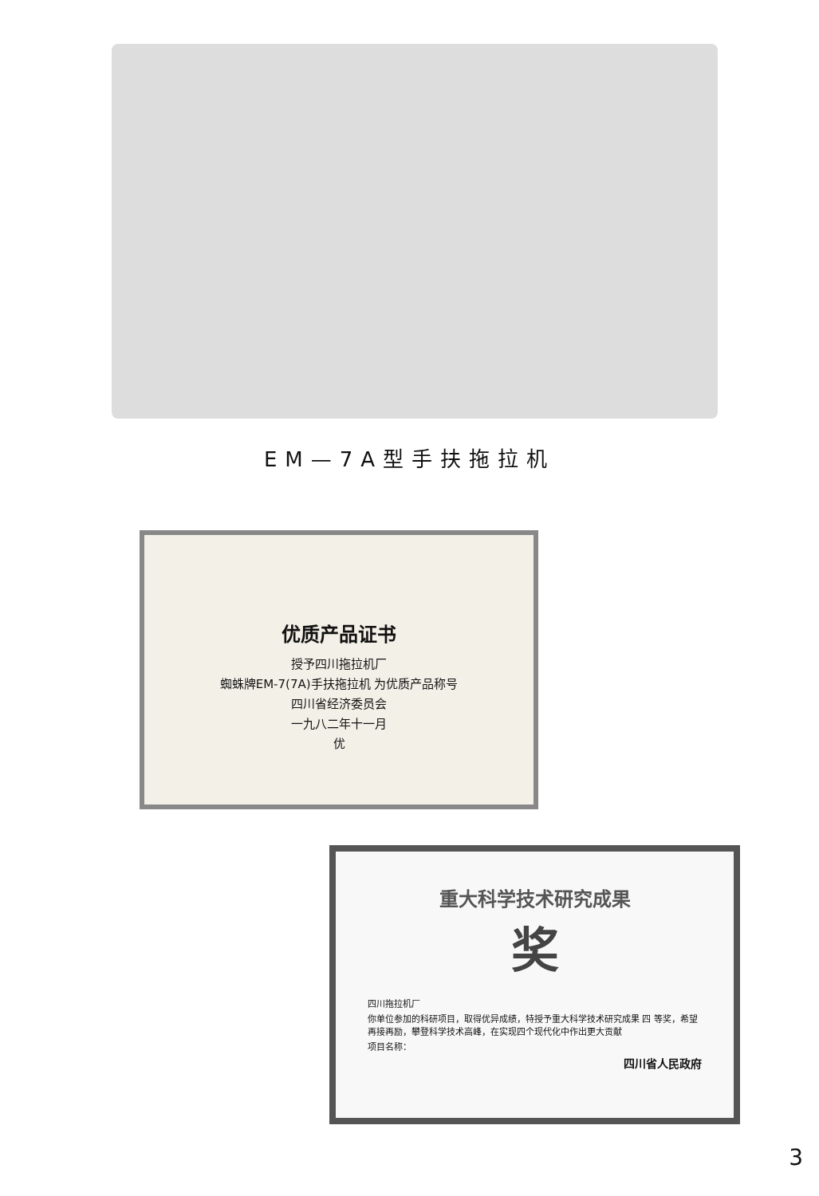EM—7A型手扶拖拉机
优质产品证书
授予四川拖拉机厂
蜘蛛牌EM-7(7A)手扶拖拉机 为优质产品称号
四川省经济委员会
一九八二年十一月
优
重大科学技术研究成果
奖
四川拖拉机厂
你单位参加的科研项目，取得优异成绩，特授予重大科学技术研究成果 四 等奖，希望再接再励，攀登科学技术高峰，在实现四个现代化中作出更大贡献
项目名称：
四川省人民政府
3